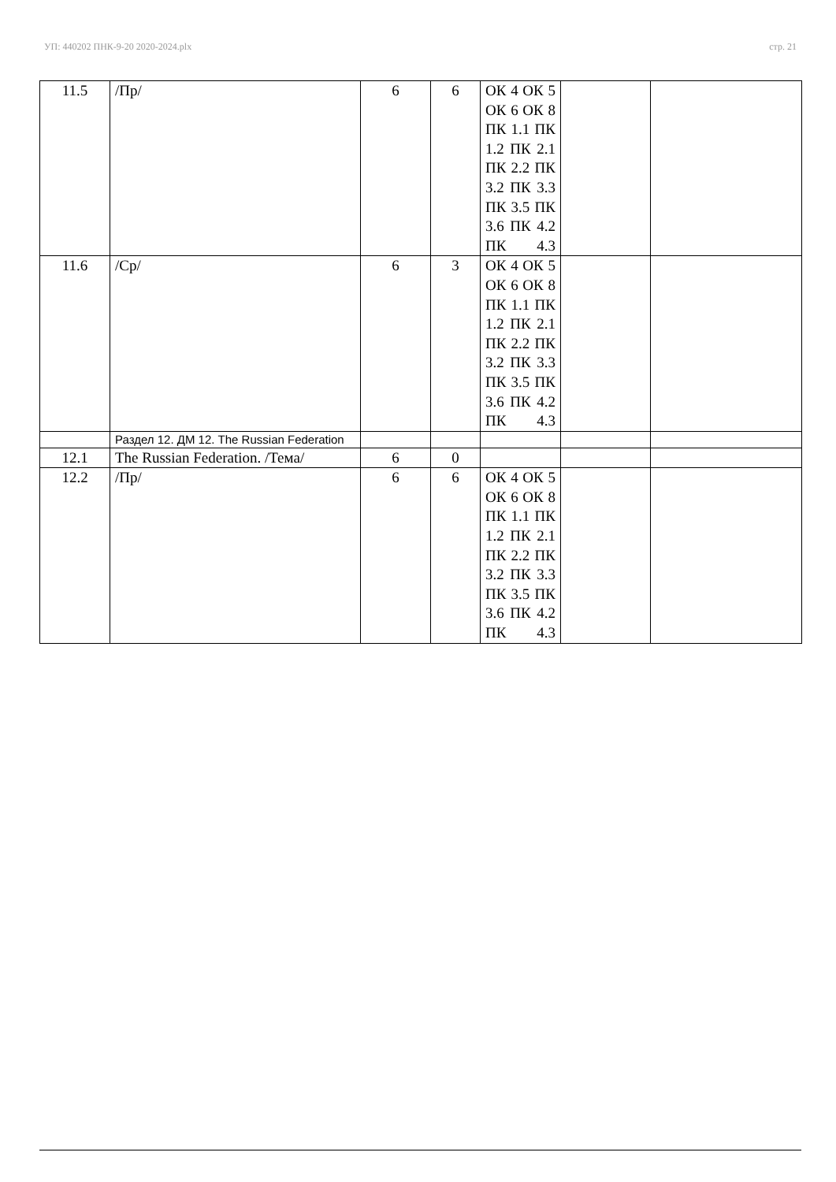УП: 440202 ПНК-9-20 2020-2024.plx стр. 21
| 11.5 | /Пр/ | 6 | 6 | ОК 4 ОК 5 ОК 6 ОК 8 ПК 1.1 ПК 1.2 ПК 2.1 ПК 2.2 ПК 3.2 ПК 3.3 ПК 3.5 ПК 3.6 ПК 4.2 ПК 4.3 | | |
| 11.6 | /Ср/ | 6 | 3 | ОК 4 ОК 5 ОК 6 ОК 8 ПК 1.1 ПК 1.2 ПК 2.1 ПК 2.2 ПК 3.2 ПК 3.3 ПК 3.5 ПК 3.6 ПК 4.2 ПК 4.3 | | |
| | Раздел 12. ДМ 12. The Russian Federation | | | | | |
| 12.1 | The Russian Federation. /Тема/ | 6 | 0 | | | |
| 12.2 | /Пр/ | 6 | 6 | ОК 4 ОК 5 ОК 6 ОК 8 ПК 1.1 ПК 1.2 ПК 2.1 ПК 2.2 ПК 3.2 ПК 3.3 ПК 3.5 ПК 3.6 ПК 4.2 ПК 4.3 | | |